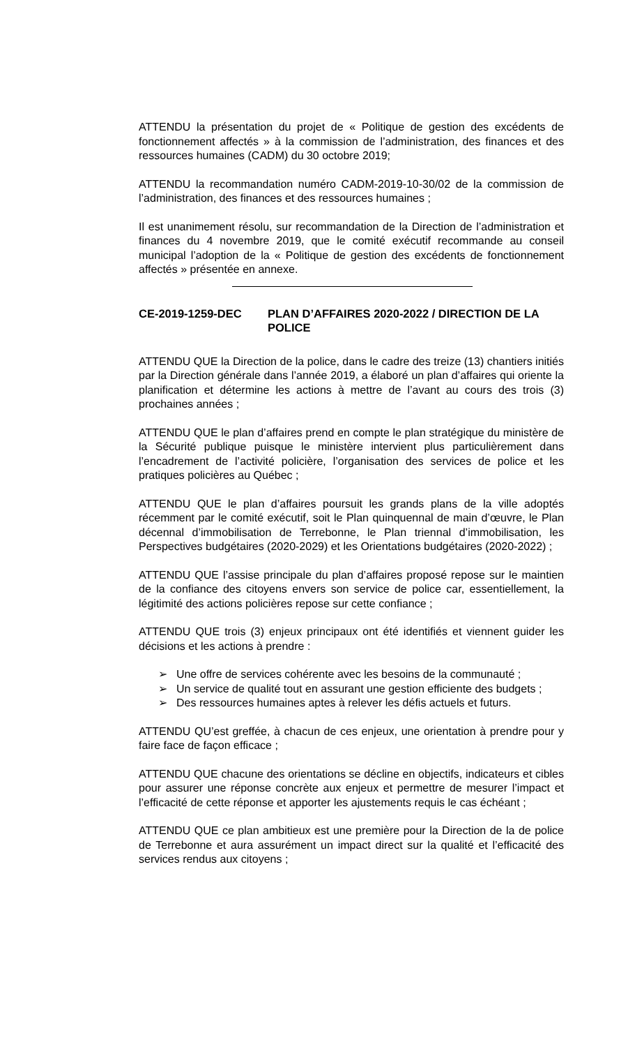ATTENDU la présentation du projet de « Politique de gestion des excédents de fonctionnement affectés » à la commission de l’administration, des finances et des ressources humaines (CADM) du 30 octobre 2019;
ATTENDU la recommandation numéro CADM-2019-10-30/02 de la commission de l’administration, des finances et des ressources humaines ;
Il est unanimement résolu, sur recommandation de la Direction de l’administration et finances du 4 novembre 2019, que le comité exécutif recommande au conseil municipal l’adoption de la « Politique de gestion des excédents de fonctionnement affectés » présentée en annexe.
CE-2019-1259-DEC PLAN D’AFFAIRES 2020-2022 / DIRECTION DE LA POLICE
ATTENDU QUE la Direction de la police, dans le cadre des treize (13) chantiers initiés par la Direction générale dans l’année 2019, a élaboré un plan d’affaires qui oriente la planification et détermine les actions à mettre de l’avant au cours des trois (3) prochaines années ;
ATTENDU QUE le plan d’affaires prend en compte le plan stratégique du ministère de la Sécurité publique puisque le ministère intervient plus particulièrement dans l’encadrement de l’activité policière, l’organisation des services de police et les pratiques policières au Québec ;
ATTENDU QUE le plan d’affaires poursuit les grands plans de la ville adoptés récemment par le comité exécutif, soit le Plan quinquennal de main d’œuvre, le Plan décennal d’immobilisation de Terrebonne, le Plan triennal d’immobilisation, les Perspectives budgétaires (2020-2029) et les Orientations budgétaires (2020-2022) ;
ATTENDU QUE l’assise principale du plan d’affaires proposé repose sur le maintien de la confiance des citoyens envers son service de police car, essentiellement, la légitimité des actions policières repose sur cette confiance ;
ATTENDU QUE trois (3) enjeux principaux ont été identifiés et viennent guider les décisions et les actions à prendre :
➢ Une offre de services cohérente avec les besoins de la communauté ;
➢ Un service de qualité tout en assurant une gestion efficiente des budgets ;
➢ Des ressources humaines aptes à relever les défis actuels et futurs.
ATTENDU QU’est greffée, à chacun de ces enjeux, une orientation à prendre pour y faire face de façon efficace ;
ATTENDU QUE chacune des orientations se décline en objectifs, indicateurs et cibles pour assurer une réponse concrète aux enjeux et permettre de mesurer l’impact et l’efficacité de cette réponse et apporter les ajustements requis le cas échéant ;
ATTENDU QUE ce plan ambitieux est une première pour la Direction de la de police de Terrebonne et aura assurément un impact direct sur la qualité et l’efficacité des services rendus aux citoyens ;